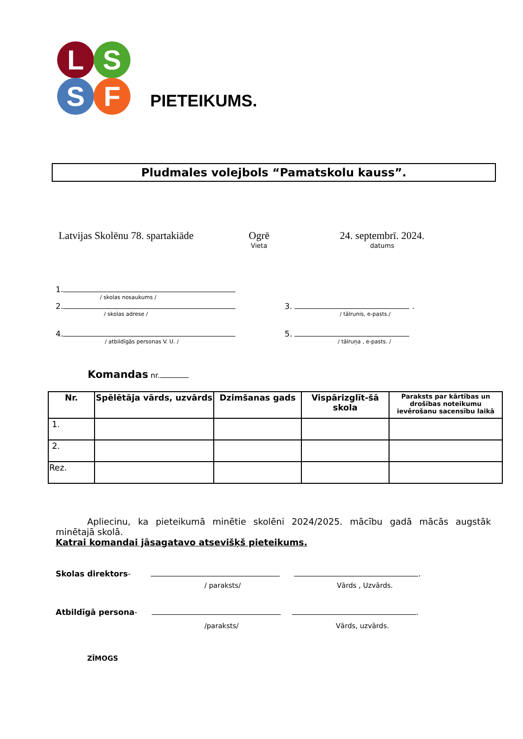L S
S F
PIETEIKUMS.
Pludmales volejbols “Pamatskolu kauss”.
Latvijas Skolēnu 78. spartakiāde
Ogrē
Vieta
24. septembrī. 2024.
datums
1.
/ skolas nosaukums /
2.
/ skolas adrese /
3. .
/ tālrunis, e-pasts./
4.
/ atbildīgās personas V. U. /
5.
/ tālruņa , e-pasts. /
Komandas nr.
| Nr. | Spēlētāja vārds, uzvārds | Dzimšanas gads | Vispārizglīt-šā skola | Paraksts par kārtības un drošības noteikumu ievērošanu sacensību laikā |
| --- | --- | --- | --- | --- |
| 1. | | | | |
| 2. | | | | |
| Rez. | | | | |
Apliecinu, ka pieteikumā minētie skolēni 2024/2025. mācību gadā mācās augstāk minētajā skolā.
Katrai komandai jāsagatavo atsevišķš pieteikums.
Skolas direktors- .
/ paraksts/ Vārds , Uzvārds.
Atbildīgā persona- .
/paraksts/ Vārds, uzvārds.
ZĪMOGS